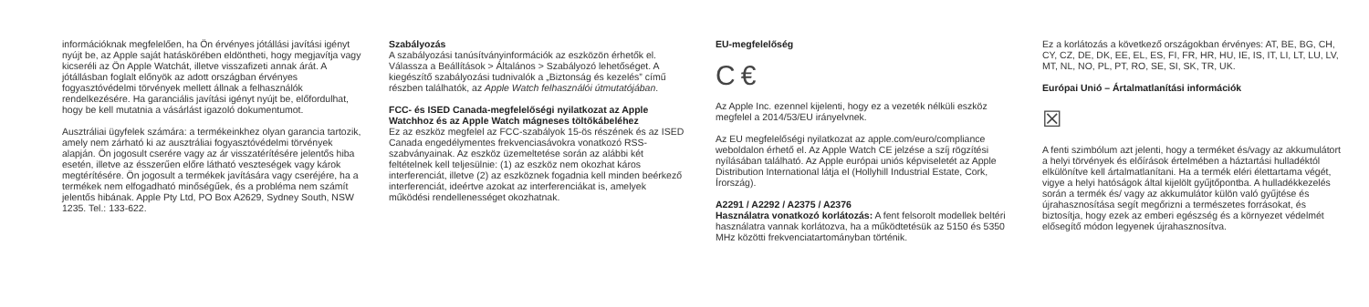információknak megfelelően, ha Ön érvényes jótállási javítási igényt nyújt be, az Apple saját hatáskörében eldöntheti, hogy megjavítja vagy kicseréli az Ön Apple Watchát, illetve visszafizeti annak árát. A jótállásban foglalt előnyök az adott országban érvényes fogyasztóvédelmi törvények mellett állnak a felhasználók rendelkezésére. Ha garanciális javítási igényt nyújt be, előfordulhat, hogy be kell mutatnia a vásárlást igazoló dokumentumot.
Ausztráliai ügyfelek számára: a termékeinkhez olyan garancia tartozik, amely nem zárható ki az ausztráliai fogyasztóvédelmi törvények alapján. Ön jogosult cserére vagy az ár visszatérítésére jelentős hiba esetén, illetve az ésszerűen előre látható veszteségek vagy károk megtérítésére. Ön jogosult a termékek javítására vagy cseréjére, ha a termékek nem elfogadható minőségűek, és a probléma nem számít jelentős hibának. Apple Pty Ltd, PO Box A2629, Sydney South, NSW 1235. Tel.: 133-622.
Szabályozás
A szabályozási tanúsítványinformációk az eszközön érhetők el. Válassza a Beállítások > Általános > Szabályozó lehetőséget. A kiegészítő szabályozási tudnivalók a „Biztonság és kezelés” című részben találhatók, az Apple Watch felhasználói útmutatójában.
FCC- és ISED Canada-megfelelőségi nyilatkozat az Apple Watchhoz és az Apple Watch mágneses töltőkábeléhez
Ez az eszköz megfelel az FCC-szabályok 15-ös részének és az ISED Canada engedélymentes frekvenciasávokra vonatkozó RSS-szabványainak. Az eszköz üzemeltetése során az alábbi két feltételnek kell teljesülnie: (1) az eszköz nem okozhat káros interferenciát, illetve (2) az eszköznek fogadnia kell minden beérkező interferenciát, ideértve azokat az interferenciákat is, amelyek működési rendellenességet okozhatnak.
EU-megfelelőség
C €
Az Apple Inc. ezennel kijelenti, hogy ez a vezeték nélküli eszköz megfelel a 2014/53/EU irányelvnek.
Az EU megfelelőségi nyilatkozat az apple.com/euro/compliance weboldalon érhető el. Az Apple Watch CE jelzése a szíj rögzítési nyílásában található. Az Apple európai uniós képviseletét az Apple Distribution International látja el (Hollyhill Industrial Estate, Cork, Írország).
A2291 / A2292 / A2375 / A2376
Használatra vonatkozó korlátozás: A fent felsorolt modellek beltéri használatra vannak korlátozva, ha a működtetésük az 5150 és 5350 MHz közötti frekvenciatartományban történik.
Ez a korlátozás a következő országokban érvényes: AT, BE, BG, CH, CY, CZ, DE, DK, EE, EL, ES, FI, FR, HR, HU, IE, IS, IT, LI, LT, LU, LV, MT, NL, NO, PL, PT, RO, SE, SI, SK, TR, UK.
Európai Unió – Ártalmatlanítási információk
☒
A fenti szimbólum azt jelenti, hogy a terméket és/vagy az akkumulátort a helyi törvények és előírások értelmében a háztartási hulladéktól elkülönítve kell ártalmatlanítani. Ha a termék eléri élettartama végét, vigye a helyi hatóságok által kijelölt gyűjtőpontba. A hulladékkezelés során a termék és/ vagy az akkumulátor külön való gyűjtése és újrahasznosítása segít megőrizni a természetes forrásokat, és biztosítja, hogy ezek az emberi egészség és a környezet védelmét elősegítő módon legyenek újrahasznosítva.